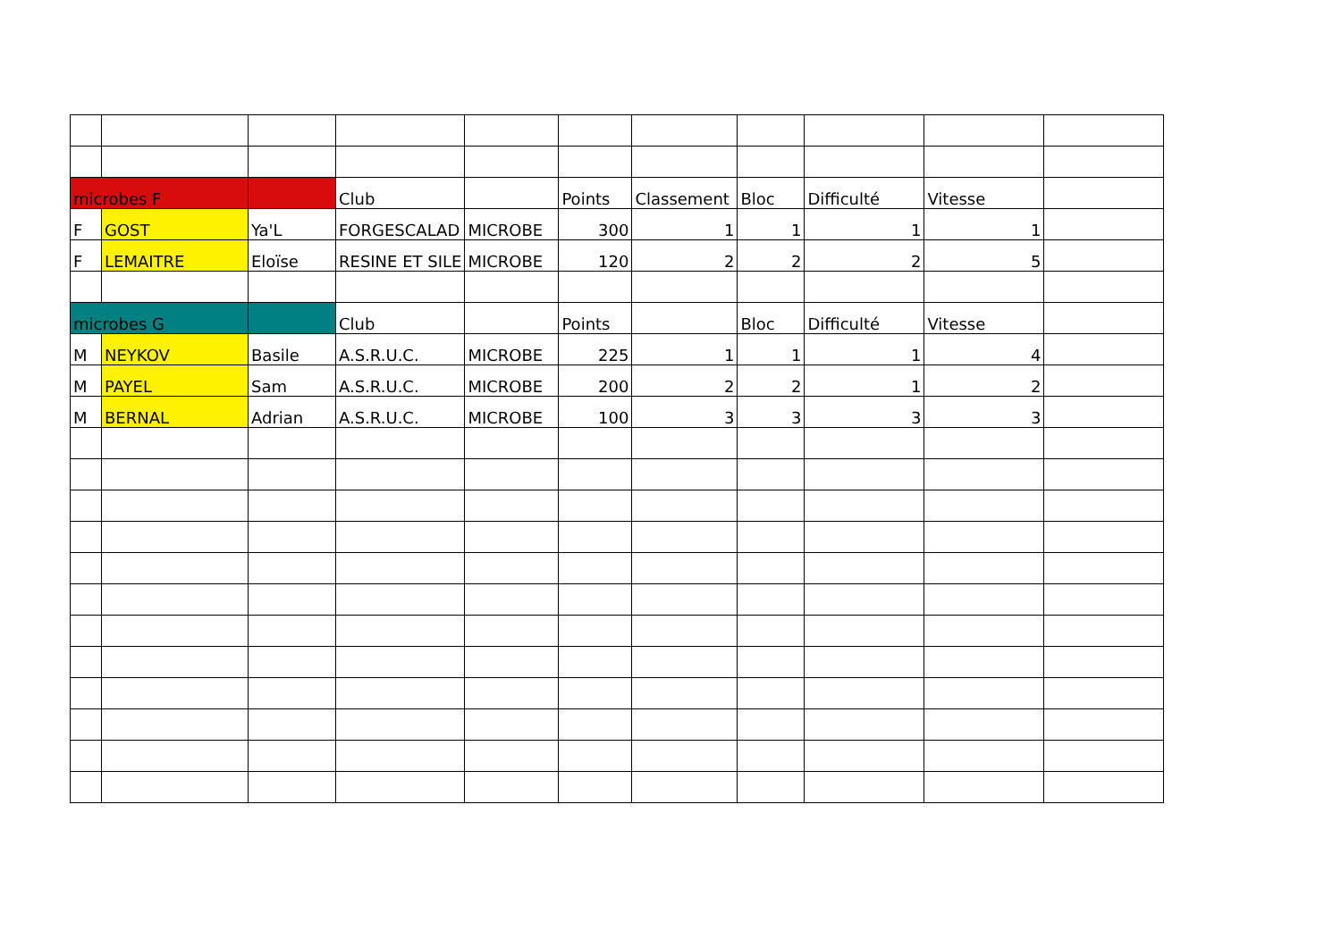| microbes F | | | Club | | Points | Classement | Bloc | Difficulté | Vitesse | |
| F | GOST | Ya'L | FORGESCALAD | MICROBE | 300 | 1 | 1 | 1 | 1 | |
| F | LEMAITRE | Eloïse | RESINE ET SILE | MICROBE | 120 | 2 | 2 | 2 | 5 | |
| microbes G | | | Club | | Points | | Bloc | Difficulté | Vitesse | |
| M | NEYKOV | Basile | A.S.R.U.C. | MICROBE | 225 | 1 | 1 | 1 | 4 | |
| M | PAYEL | Sam | A.S.R.U.C. | MICROBE | 200 | 2 | 2 | 1 | 2 | |
| M | BERNAL | Adrian | A.S.R.U.C. | MICROBE | 100 | 3 | 3 | 3 | 3 | |